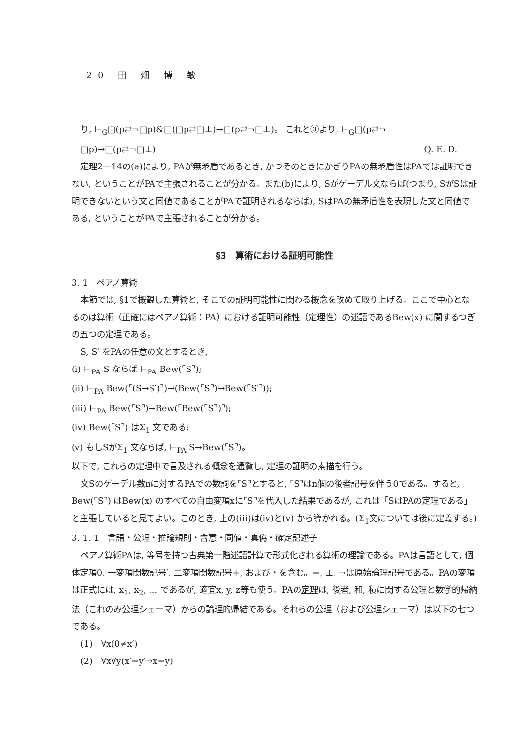20 田 畑 博 敏
り, ⊢<sub>G</sub>□(p⇄¬□p)&□(□p⇄□⊥)→□(p⇄¬□⊥)。 これと③より, ⊢<sub>G</sub>□(p⇄¬
□p)→□(p⇄¬□⊥) Q. E. D.
定理2—14の(a)により, PAが無矛盾であるとき, かつそのときにかぎりPAの無矛盾性はPAでは証明できない, ということがPAで主張されることが分かる。また(b)により, Sがゲーデル文ならば(つまり, SがSは証明できないという文と同値であることがPAで証明されるならば), SはPAの無矛盾性を表現した文と同値である, ということがPAで主張されることが分かる。
§3　算術における証明可能性
3. 1　ペアノ算術
本節では, §1で概観した算術と, そこでの証明可能性に関わる概念を改めて取り上げる。ここで中心となるのは算術（正確にはペアノ算術：PA）における証明可能性（定理性）の述語であるBew(x) に関するつぎの五つの定理である。
S, S′ をPAの任意の文とするとき,
(i) ⊢<sub>PA</sub> S ならば ⊢<sub>PA</sub> Bew(⌜S⌝);
(ii) ⊢<sub>PA</sub> Bew(⌜(S→S′)⌝)→(Bew(⌜S⌝)→Bew(⌜S′⌝));
(iii) ⊢<sub>PA</sub> Bew(⌜S⌝)→Bew(⌜Bew(⌜S⌝)⌝);
(iv) Bew(⌜S⌝) はΣ<sub>1</sub> 文である;
(v) もしSがΣ<sub>1</sub> 文ならば, ⊢<sub>PA</sub> S→Bew(⌜S⌝)。
以下で, これらの定理中で言及される概念を通覧し, 定理の証明の素描を行う。
文Sのゲーデル数nに対するPAでの数詞を⌜S⌝とすると, ⌜S⌝はn個の後者記号を伴う0である。すると, Bew(⌜S⌝) はBew(x) のすべての自由変項xに⌜S⌝を代入した結果であるが, これは「SはPAの定理である」と主張していると見てよい。このとき, 上の(iii)は(iv)と(v) から導かれる。(Σ<sub>1</sub>文については後に定義する。)
3. 1. 1　言語・公理・推論規則・含意・同値・真偽・確定記述子
ペアノ算術PAは, 等号を持つ古典第一階述語計算で形式化される算術の理論である。PAは言語として, 個体定項0, 一変項関数記号′, 二変項関数記号+, および・を含む。=, ⊥, →は原始論理記号である。PAの変項は正式には, x<sub>1</sub>, x<sub>2</sub>, … であるが, 適宜x, y, z等も使う。PAの定理は, 後者, 和, 積に関する公理と数学的帰納法（これのみ公理シェーマ）からの論理的帰結である。それらの公理（および公理シェーマ）は以下の七つである。
(1)　∀x(0≠x′)
(2)　∀x∀y(x′=y′→x=y)